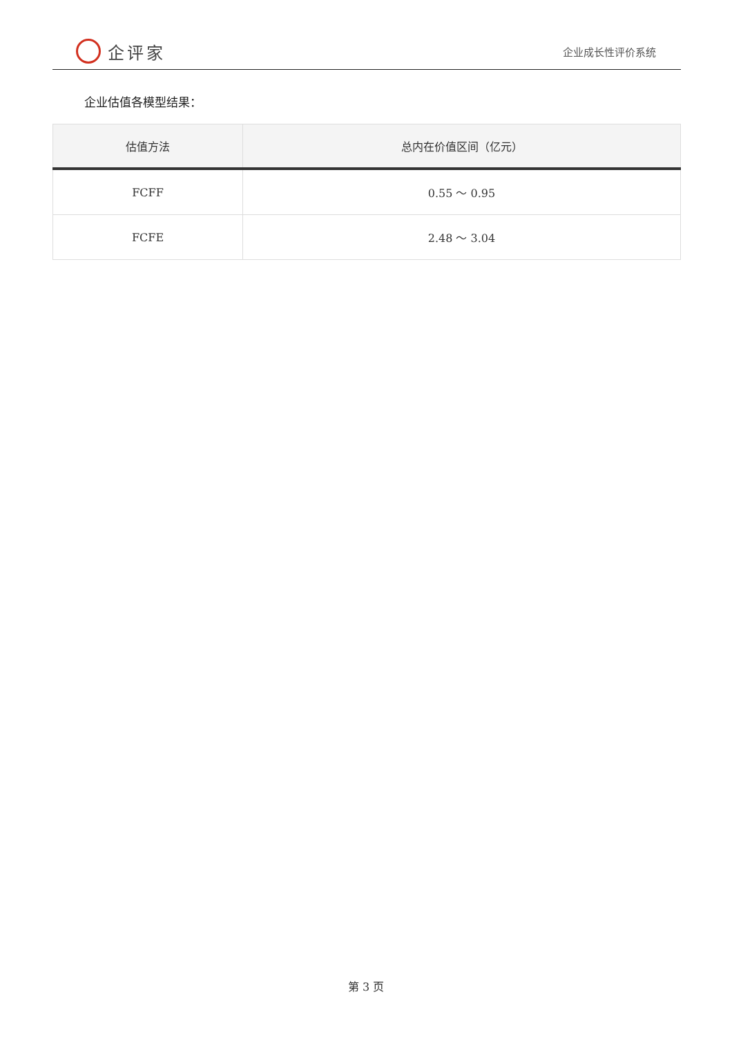企评家
企业成长性评价系统
企业估值各模型结果：
| 估值方法 | 总内在价值区间（亿元） |
| --- | --- |
| FCFF | 0.55 ～ 0.95 |
| FCFE | 2.48 ～ 3.04 |
第 3 页